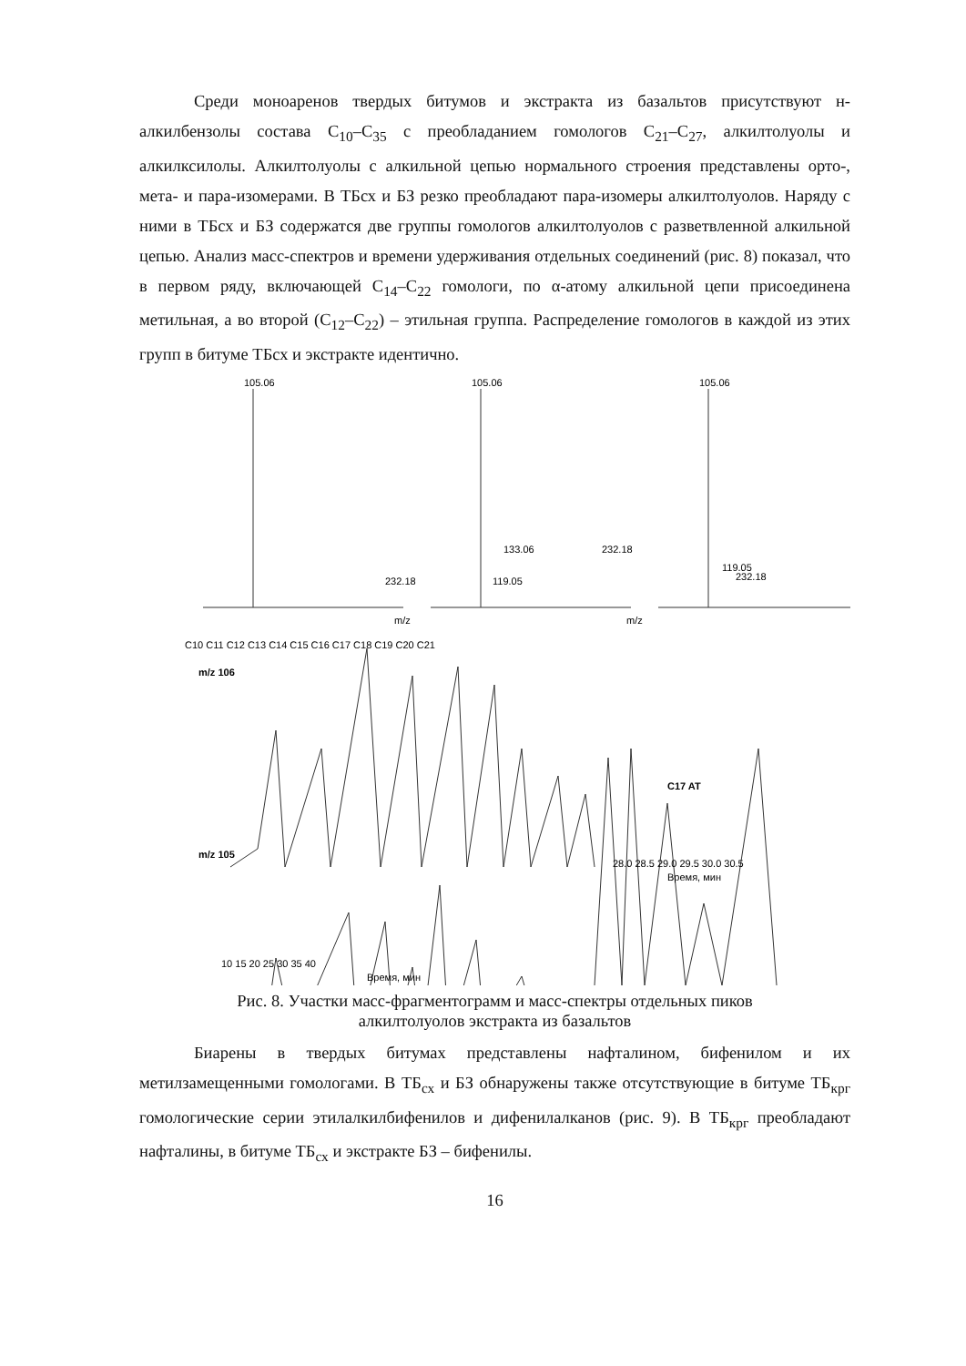Среди моноаренов твердых битумов и экстракта из базальтов присутствуют н-алкилбензолы состава C<sub>10</sub>–C<sub>35</sub> с преобладанием гомологов C<sub>21</sub>–C<sub>27</sub>, алкилтолуолы и алкилксилолы. Алкилтолуолы с алкильной цепью нормального строения представлены орто-, мета- и пара-изомерами. В ТБсх и БЗ резко преобладают пара-изомеры алкилтолуолов. Наряду с ними в ТБсх и БЗ содержатся две группы гомологов алкилтолуолов с разветвленной алкильной цепью. Анализ масс-спектров и времени удерживания отдельных соединений (рис. 8) показал, что в первом ряду, включающей C<sub>14</sub>–C<sub>22</sub> гомологи, по α-атому алкильной цепи присоединена метильная, а во второй (C<sub>12</sub>–C<sub>22</sub>) – этильная группа. Распределение гомологов в каждой из этих групп в битуме ТБсх и экстракте идентично.
105.06
105.06
105.06
232.18
133.06
232.18
119.05
119.05
232.18
m/z
m/z
m/z 106
m/z 105
C17 AT
C10 C11 C12 C13 C14 C15 C16 C17 C18 C19 C20 C21
28.0 28.5 29.0 29.5 30.0 30.5
Время, мин
10 15 20 25 30 35 40
Время, мин
Рис. 8. Участки масс-фрагментограмм и масс-спектры отдельных пиков
алкилтолуолов экстракта из базальтов
Биарены в твердых битумах представлены нафталином, бифенилом и их метилзамещенными гомологами. В ТБ<sub>сх</sub> и БЗ обнаружены также отсутствующие в битуме ТБ<sub>крг</sub> гомологические серии этилалкилбифенилов и дифенилалканов (рис. 9). В ТБ<sub>крг</sub> преобладают нафталины, в битуме ТБ<sub>сх</sub> и экстракте БЗ – бифенилы.
16